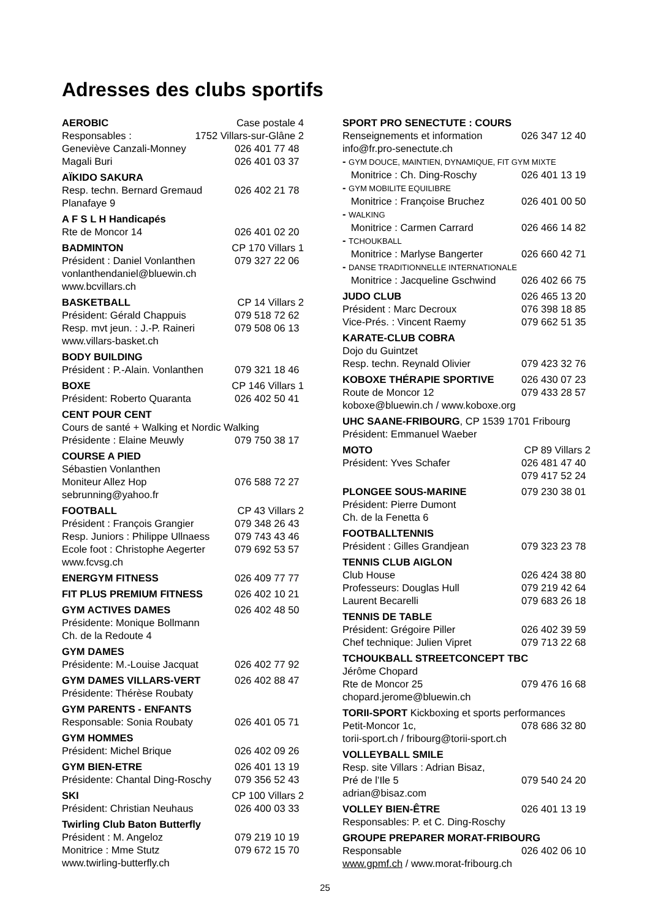Adresses des clubs sportifs
AEROBIC Case postale 4
Responsables : 1752 Villars-sur-Glâne 2
Geneviève Canzali-Monney 026 401 77 48
Magali Buri 026 401 03 37
AÏKIDO SAKURA
Resp. techn. Bernard Gremaud 026 402 21 78
Planafaye 9
A F S L H Handicapés
Rte de Moncor 14 026 401 02 20
BADMINTON CP 170 Villars 1
Président : Daniel Vonlanthen 079 327 22 06
vonlanthendaniel@bluewin.ch
www.bcvillars.ch
BASKETBALL CP 14 Villars 2
Président: Gérald Chappuis 079 518 72 62
Resp. mvt jeun. : J.-P. Raineri 079 508 06 13
www.villars-basket.ch
BODY BUILDING
Président : P.-Alain. Vonlanthen 079 321 18 46
BOXE CP 146 Villars 1
Président: Roberto Quaranta 026 402 50 41
CENT POUR CENT
Cours de santé + Walking et Nordic Walking
Présidente : Elaine Meuwly 079 750 38 17
COURSE A PIED
Sébastien Vonlanthen
Moniteur Allez Hop 076 588 72 27
sebrunning@yahoo.fr
FOOTBALL CP 43 Villars 2
Président : François Grangier 079 348 26 43
Resp. Juniors : Philippe Ullnaess 079 743 43 46
Ecole foot : Christophe Aegerter 079 692 53 57
www.fcvsg.ch
ENERGYM FITNESS 026 409 77 77
FIT PLUS PREMIUM FITNESS 026 402 10 21
GYM ACTIVES DAMES 026 402 48 50
Présidente: Monique Bollmann
Ch. de la Redoute 4
GYM DAMES
Présidente: M.-Louise Jacquat 026 402 77 92
GYM DAMES VILLARS-VERT 026 402 88 47
Présidente: Thérèse Roubaty
GYM PARENTS - ENFANTS
Responsable: Sonia Roubaty 026 401 05 71
GYM HOMMES
Président: Michel Brique 026 402 09 26
GYM BIEN-ETRE 026 401 13 19
Présidente: Chantal Ding-Roschy 079 356 52 43
SKI CP 100 Villars 2
Président: Christian Neuhaus 026 400 03 33
Twirling Club Baton Butterfly
Président : M. Angeloz 079 219 10 19
Monitrice : Mme Stutz 079 672 15 70
www.twirling-butterfly.ch
SPORT PRO SENECTUTE : COURS
Renseignements et information 026 347 12 40
info@fr.pro-senectute.ch
- GYM DOUCE, MAINTIEN, DYNAMIQUE, FIT GYM MIXTE
Monitrice : Ch. Ding-Roschy 026 401 13 19
- GYM MOBILITE EQUILIBRE
Monitrice : Françoise Bruchez 026 401 00 50
- WALKING
Monitrice : Carmen Carrard 026 466 14 82
- TCHOUKBALL
Monitrice : Marlyse Bangerter 026 660 42 71
- DANSE TRADITIONNELLE INTERNATIONALE
Monitrice : Jacqueline Gschwind 026 402 66 75
JUDO CLUB 026 465 13 20
Président : Marc Decroux 076 398 18 85
Vice-Prés. : Vincent Raemy 079 662 51 35
KARATE-CLUB COBRA
Dojo du Guintzet
Resp. techn. Reynald Olivier 079 423 32 76
KOBOXE THÉRAPIE SPORTIVE 026 430 07 23
Route de Moncor 12 079 433 28 57
koboxe@bluewin.ch / www.koboxe.org
UHC SAANE-FRIBOURG, CP 1539 1701 Fribourg
Président: Emmanuel Waeber
MOTO CP 89 Villars 2
Président: Yves Schafer 026 481 47 40
079 417 52 24
PLONGEE SOUS-MARINE 079 230 38 01
Président: Pierre Dumont
Ch. de la Fenetta 6
FOOTBALLTENNIS
Président : Gilles Grandjean 079 323 23 78
TENNIS CLUB AIGLON
Club House 026 424 38 80
Professeurs: Douglas Hull 079 219 42 64
Laurent Becarelli 079 683 26 18
TENNIS DE TABLE
Président: Grégoire Piller 026 402 39 59
Chef technique: Julien Vipret 079 713 22 68
TCHOUKBALL STREETCONCEPT TBC
Jérôme Chopard
Rte de Moncor 25 079 476 16 68
chopard.jerome@bluewin.ch
TORII-SPORT Kickboxing et sports performances
Petit-Moncor 1c, 078 686 32 80
torii-sport.ch / fribourg@torii-sport.ch
VOLLEYBALL SMILE
Resp. site Villars : Adrian Bisaz,
Pré de l’Ile 5 079 540 24 20
adrian@bisaz.com
VOLLEY BIEN-ÊTRE 026 401 13 19
Responsables: P. et C. Ding-Roschy
GROUPE PREPARER MORAT-FRIBOURG
Responsable 026 402 06 10
www.gpmf.ch / www.morat-fribourg.ch
25